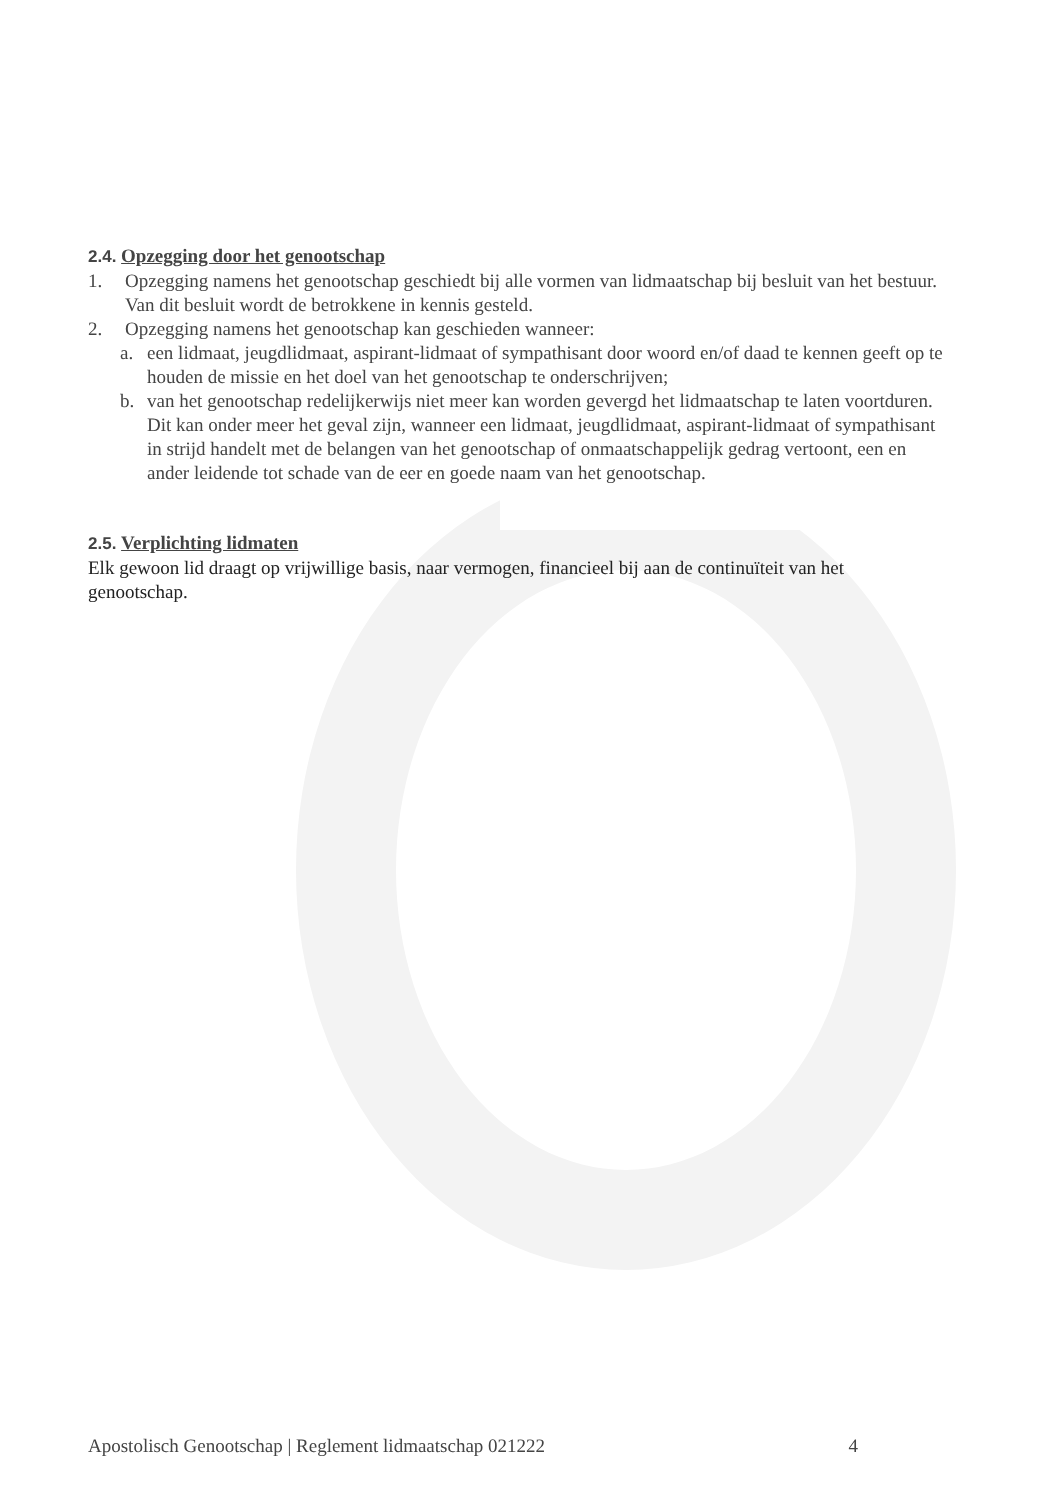2.4. Opzegging door het genootschap
1. Opzegging namens het genootschap geschiedt bij alle vormen van lidmaatschap bij besluit van het bestuur. Van dit besluit wordt de betrokkene in kennis gesteld.
2. Opzegging namens het genootschap kan geschieden wanneer:
a. een lidmaat, jeugdlidmaat, aspirant-lidmaat of sympathisant door woord en/of daad te kennen geeft op te houden de missie en het doel van het genootschap te onderschrijven;
b. van het genootschap redelijkerwijs niet meer kan worden gevergd het lidmaatschap te laten voortduren. Dit kan onder meer het geval zijn, wanneer een lidmaat, jeugdlidmaat, aspirant-lidmaat of sympathisant in strijd handelt met de belangen van het genootschap of onmaatschappelijk gedrag vertoont, een en ander leidende tot schade van de eer en goede naam van het genootschap.
2.5. Verplichting lidmaten
Elk gewoon lid draagt op vrijwillige basis, naar vermogen, financieel bij aan de continuïteit van het genootschap.
Apostolisch Genootschap | Reglement lidmaatschap 021222 4